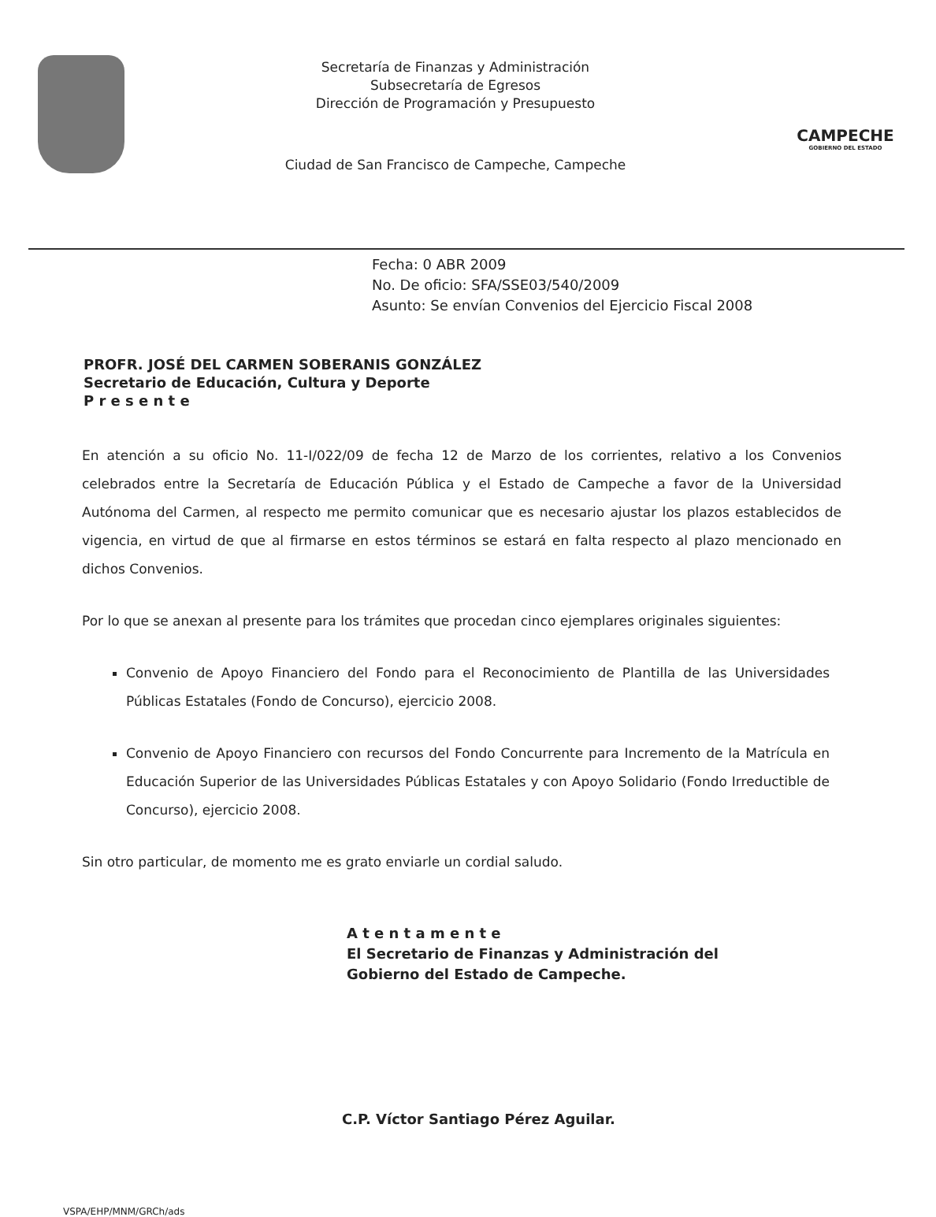Secretaría de Finanzas y Administración
Subsecretaría de Egresos
Dirección de Programación y Presupuesto
Ciudad de San Francisco de Campeche, Campeche
CAMPECHE
GOBIERNO DEL ESTADO
Fecha: 0 ABR 2009
No. De oficio: SFA/SSE03/540/2009
Asunto: Se envían Convenios del Ejercicio Fiscal 2008
PROFR. JOSÉ DEL CARMEN SOBERANIS GONZÁLEZ
Secretario de Educación, Cultura y Deporte
P r e s e n t e
En atención a su oficio No. 11-I/022/09 de fecha 12 de Marzo de los corrientes, relativo a los Convenios celebrados entre la Secretaría de Educación Pública y el Estado de Campeche a favor de la Universidad Autónoma del Carmen, al respecto me permito comunicar que es necesario ajustar los plazos establecidos de vigencia, en virtud de que al firmarse en estos términos se estará en falta respecto al plazo mencionado en dichos Convenios.
Por lo que se anexan al presente para los trámites que procedan cinco ejemplares originales siguientes:
Convenio de Apoyo Financiero del Fondo para el Reconocimiento de Plantilla de las Universidades Públicas Estatales (Fondo de Concurso), ejercicio 2008.
Convenio de Apoyo Financiero con recursos del Fondo Concurrente para Incremento de la Matrícula en Educación Superior de las Universidades Públicas Estatales y con Apoyo Solidario (Fondo Irreductible de Concurso), ejercicio 2008.
Sin otro particular, de momento me es grato enviarle un cordial saludo.
A t e n t a m e n t e
El Secretario de Finanzas y Administración del
Gobierno del Estado de Campeche.
C.P. Víctor Santiago Pérez Aguilar.
VSPA/EHP/MNM/GRCh/ads